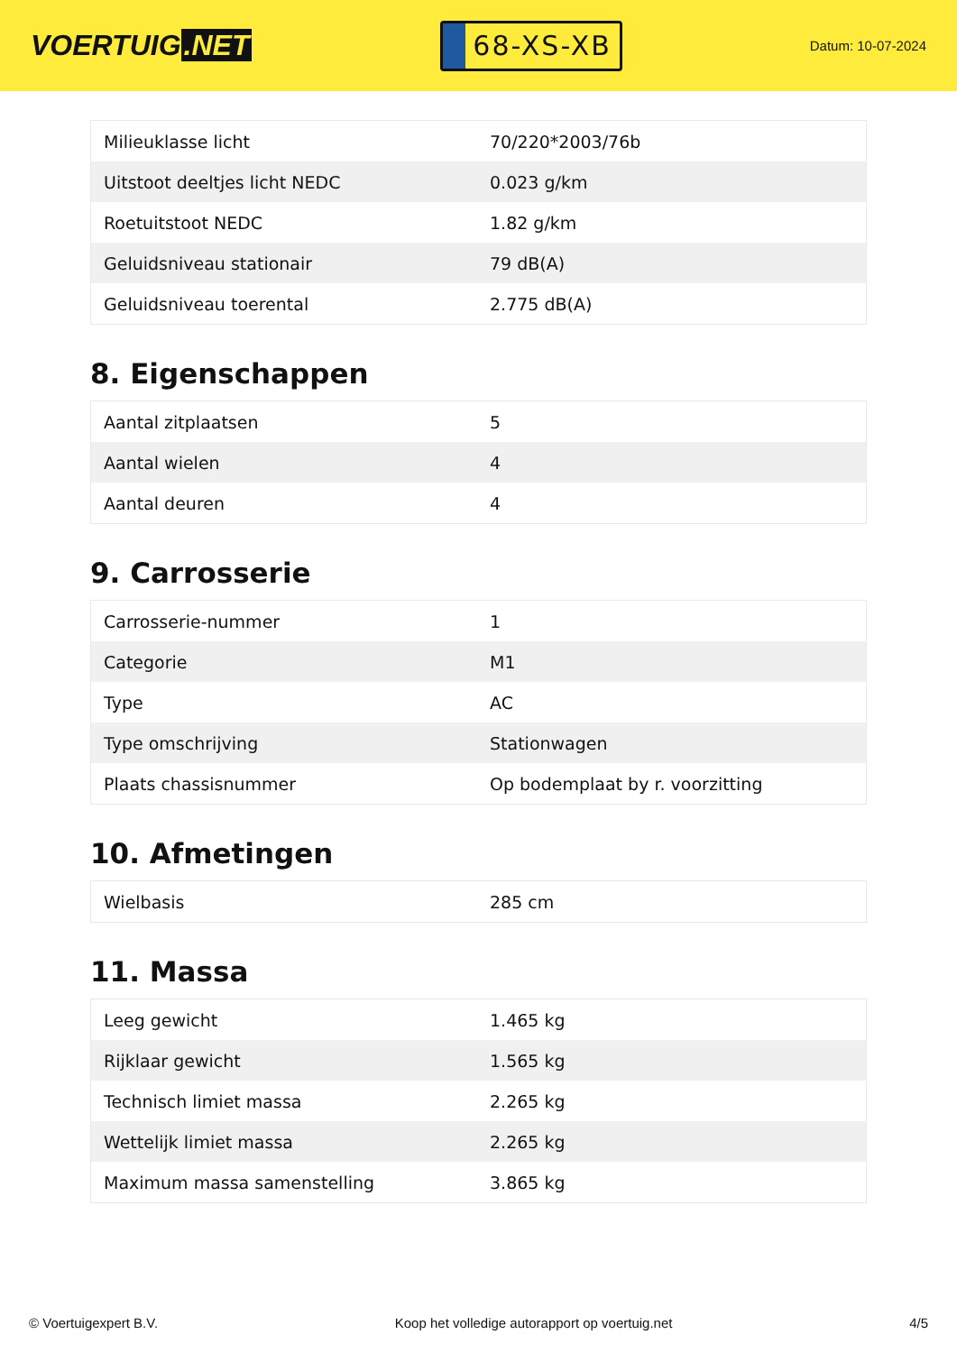VOERTUIG.NET
68-XS-XB
Datum: 10-07-2024
| Milieuklasse licht | 70/220*2003/76b |
| Uitstoot deeltjes licht NEDC | 0.023 g/km |
| Roetuitstoot NEDC | 1.82 g/km |
| Geluidsniveau stationair | 79 dB(A) |
| Geluidsniveau toerental | 2.775 dB(A) |
8. Eigenschappen
| Aantal zitplaatsen | 5 |
| Aantal wielen | 4 |
| Aantal deuren | 4 |
9. Carrosserie
| Carrosserie-nummer | 1 |
| Categorie | M1 |
| Type | AC |
| Type omschrijving | Stationwagen |
| Plaats chassisnummer | Op bodemplaat by r. voorzitting |
10. Afmetingen
| Wielbasis | 285 cm |
11. Massa
| Leeg gewicht | 1.465 kg |
| Rijklaar gewicht | 1.565 kg |
| Technisch limiet massa | 2.265 kg |
| Wettelijk limiet massa | 2.265 kg |
| Maximum massa samenstelling | 3.865 kg |
© Voertuigexpert B.V. Koop het volledige autorapport op voertuig.net 4/5